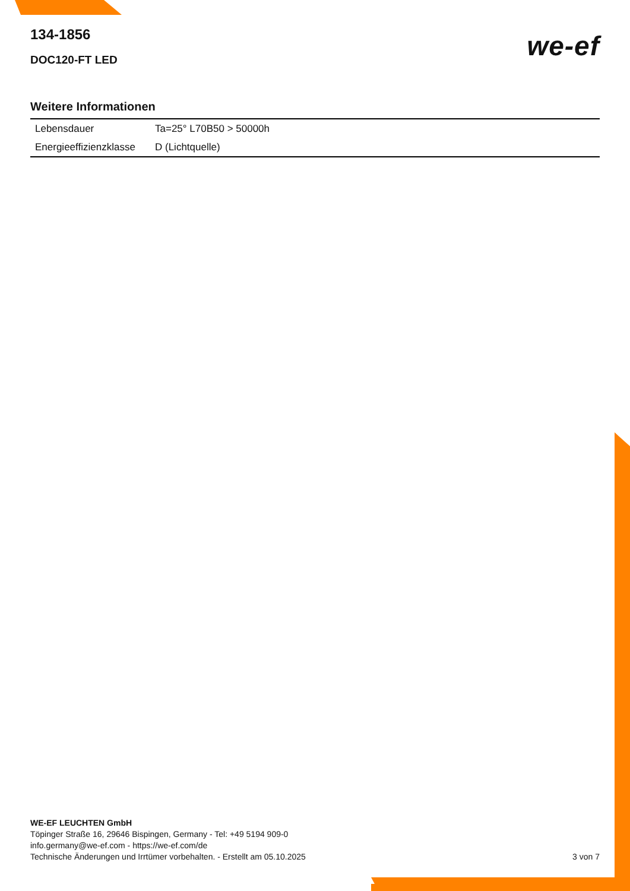134-1856
DOC120-FT LED
we-ef
Weitere Informationen
| Lebensdauer | Ta=25° L70B50 > 50000h |
| Energieeffizienzklasse | D (Lichtquelle) |
WE-EF LEUCHTEN GmbH
Töpinger Straße 16, 29646 Bispingen, Germany - Tel: +49 5194 909-0
info.germany@we-ef.com - https://we-ef.com/de
Technische Änderungen und Irrtümer vorbehalten. - Erstellt am 05.10.2025 3 von 7